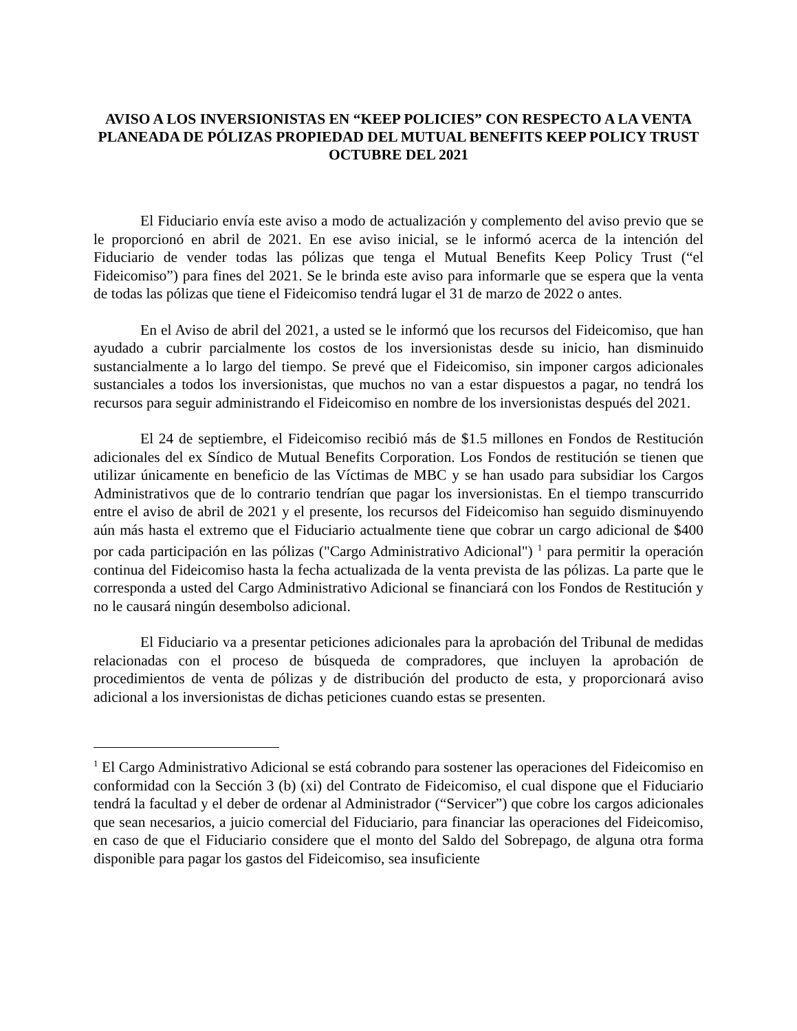AVISO A LOS INVERSIONISTAS EN “KEEP POLICIES” CON RESPECTO A LA VENTA PLANEADA DE PÓLIZAS PROPIEDAD DEL MUTUAL BENEFITS KEEP POLICY TRUST
OCTUBRE DEL 2021
El Fiduciario envía este aviso a modo de actualización y complemento del aviso previo que se le proporcionó en abril de 2021. En ese aviso inicial, se le informó acerca de la intención del Fiduciario de vender todas las pólizas que tenga el Mutual Benefits Keep Policy Trust (“el Fideicomiso”) para fines del 2021. Se le brinda este aviso para informarle que se espera que la venta de todas las pólizas que tiene el Fideicomiso tendrá lugar el 31 de marzo de 2022 o antes.
En el Aviso de abril del 2021, a usted se le informó que los recursos del Fideicomiso, que han ayudado a cubrir parcialmente los costos de los inversionistas desde su inicio, han disminuido sustancialmente a lo largo del tiempo. Se prevé que el Fideicomiso, sin imponer cargos adicionales sustanciales a todos los inversionistas, que muchos no van a estar dispuestos a pagar, no tendrá los recursos para seguir administrando el Fideicomiso en nombre de los inversionistas después del 2021.
El 24 de septiembre, el Fideicomiso recibió más de $1.5 millones en Fondos de Restitución adicionales del ex Síndico de Mutual Benefits Corporation. Los Fondos de restitución se tienen que utilizar únicamente en beneficio de las Víctimas de MBC y se han usado para subsidiar los Cargos Administrativos que de lo contrario tendrían que pagar los inversionistas. En el tiempo transcurrido entre el aviso de abril de 2021 y el presente, los recursos del Fideicomiso han seguido disminuyendo aún más hasta el extremo que el Fiduciario actualmente tiene que cobrar un cargo adicional de $400 por cada participación en las pólizas ("Cargo Administrativo Adicional") <sup>1</sup> para permitir la operación continua del Fideicomiso hasta la fecha actualizada de la venta prevista de las pólizas. La parte que le corresponda a usted del Cargo Administrativo Adicional se financiará con los Fondos de Restitución y no le causará ningún desembolso adicional.
El Fiduciario va a presentar peticiones adicionales para la aprobación del Tribunal de medidas relacionadas con el proceso de búsqueda de compradores, que incluyen la aprobación de procedimientos de venta de pólizas y de distribución del producto de esta, y proporcionará aviso adicional a los inversionistas de dichas peticiones cuando estas se presenten.
<sup>1</sup> El Cargo Administrativo Adicional se está cobrando para sostener las operaciones del Fideicomiso en conformidad con la Sección 3 (b) (xi) del Contrato de Fideicomiso, el cual dispone que el Fiduciario tendrá la facultad y el deber de ordenar al Administrador (“Servicer”) que cobre los cargos adicionales que sean necesarios, a juicio comercial del Fiduciario, para financiar las operaciones del Fideicomiso, en caso de que el Fiduciario considere que el monto del Saldo del Sobrepago, de alguna otra forma disponible para pagar los gastos del Fideicomiso, sea insuficiente